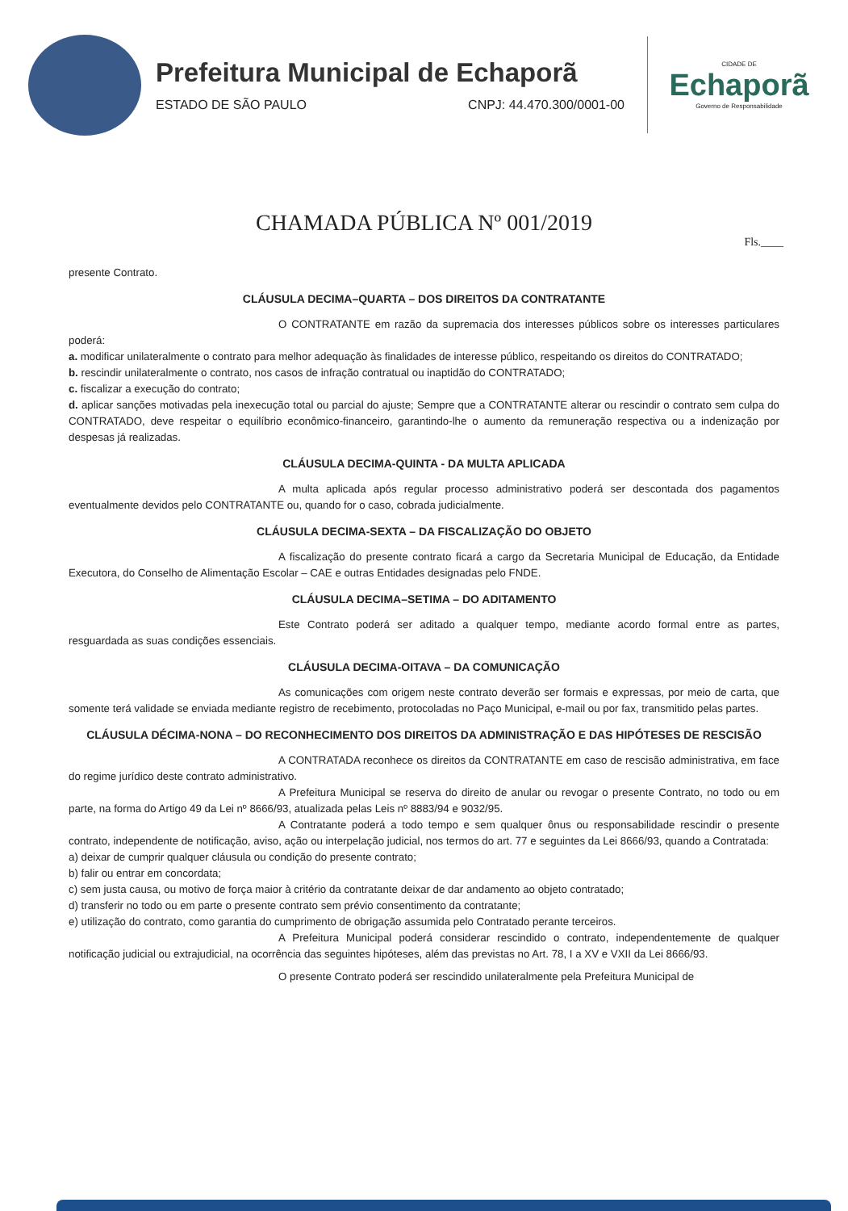Prefeitura Municipal de Echaporã
ESTADO DE SÃO PAULO CNPJ: 44.470.300/0001-00
CIDADE DE
Echaporã
Governo de Responsabilidade
CHAMADA PÚBLICA Nº 001/2019
Fls.____
presente Contrato.
CLÁUSULA DECIMA–QUARTA – DOS DIREITOS DA CONTRATANTE
O CONTRATANTE em razão da supremacia dos interesses públicos sobre os interesses particulares poderá:
a. modificar unilateralmente o contrato para melhor adequação às finalidades de interesse público, respeitando os direitos do CONTRATADO;
b. rescindir unilateralmente o contrato, nos casos de infração contratual ou inaptidão do CONTRATADO;
c. fiscalizar a execução do contrato;
d. aplicar sanções motivadas pela inexecução total ou parcial do ajuste; Sempre que a CONTRATANTE alterar ou rescindir o contrato sem culpa do CONTRATADO, deve respeitar o equilíbrio econômico-financeiro, garantindo-lhe o aumento da remuneração respectiva ou a indenização por despesas já realizadas.
CLÁUSULA DECIMA-QUINTA - DA MULTA APLICADA
A multa aplicada após regular processo administrativo poderá ser descontada dos pagamentos eventualmente devidos pelo CONTRATANTE ou, quando for o caso, cobrada judicialmente.
CLÁUSULA DECIMA-SEXTA – DA FISCALIZAÇÃO DO OBJETO
A fiscalização do presente contrato ficará a cargo da Secretaria Municipal de Educação, da Entidade Executora, do Conselho de Alimentação Escolar – CAE e outras Entidades designadas pelo FNDE.
CLÁUSULA DECIMA–SETIMA – DO ADITAMENTO
Este Contrato poderá ser aditado a qualquer tempo, mediante acordo formal entre as partes, resguardada as suas condições essenciais.
CLÁUSULA DECIMA-OITAVA – DA COMUNICAÇÃO
As comunicações com origem neste contrato deverão ser formais e expressas, por meio de carta, que somente terá validade se enviada mediante registro de recebimento, protocoladas no Paço Municipal, e-mail ou por fax, transmitido pelas partes.
CLÁUSULA DÉCIMA-NONA – DO RECONHECIMENTO DOS DIREITOS DA ADMINISTRAÇÃO E DAS HIPÓTESES DE RESCISÃO
A CONTRATADA reconhece os direitos da CONTRATANTE em caso de rescisão administrativa, em face do regime jurídico deste contrato administrativo.
A Prefeitura Municipal se reserva do direito de anular ou revogar o presente Contrato, no todo ou em parte, na forma do Artigo 49 da Lei nº 8666/93, atualizada pelas Leis nº 8883/94 e 9032/95.
A Contratante poderá a todo tempo e sem qualquer ônus ou responsabilidade rescindir o presente contrato, independente de notificação, aviso, ação ou interpelação judicial, nos termos do art. 77 e seguintes da Lei 8666/93, quando a Contratada:
a) deixar de cumprir qualquer cláusula ou condição do presente contrato;
b) falir ou entrar em concordata;
c) sem justa causa, ou motivo de força maior à critério da contratante deixar de dar andamento ao objeto contratado;
d) transferir no todo ou em parte o presente contrato sem prévio consentimento da contratante;
e) utilização do contrato, como garantia do cumprimento de obrigação assumida pelo Contratado perante terceiros.
A Prefeitura Municipal poderá considerar rescindido o contrato, independentemente de qualquer notificação judicial ou extrajudicial, na ocorrência das seguintes hipóteses, além das previstas no Art. 78, I a XV e VXII da Lei 8666/93.
O presente Contrato poderá ser rescindido unilateralmente pela Prefeitura Municipal de